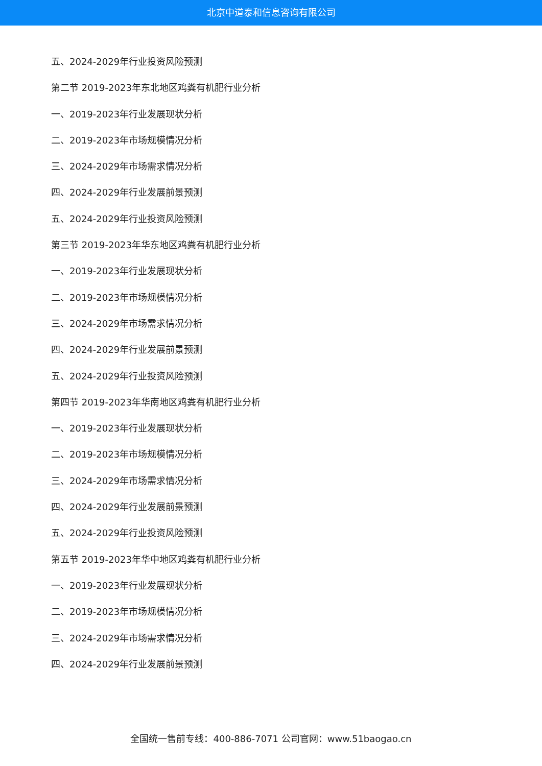北京中道泰和信息咨询有限公司
五、2024-2029年行业投资风险预测
第二节 2019-2023年东北地区鸡粪有机肥行业分析
一、2019-2023年行业发展现状分析
二、2019-2023年市场规模情况分析
三、2024-2029年市场需求情况分析
四、2024-2029年行业发展前景预测
五、2024-2029年行业投资风险预测
第三节 2019-2023年华东地区鸡粪有机肥行业分析
一、2019-2023年行业发展现状分析
二、2019-2023年市场规模情况分析
三、2024-2029年市场需求情况分析
四、2024-2029年行业发展前景预测
五、2024-2029年行业投资风险预测
第四节 2019-2023年华南地区鸡粪有机肥行业分析
一、2019-2023年行业发展现状分析
二、2019-2023年市场规模情况分析
三、2024-2029年市场需求情况分析
四、2024-2029年行业发展前景预测
五、2024-2029年行业投资风险预测
第五节 2019-2023年华中地区鸡粪有机肥行业分析
一、2019-2023年行业发展现状分析
二、2019-2023年市场规模情况分析
三、2024-2029年市场需求情况分析
四、2024-2029年行业发展前景预测
全国统一售前专线：400-886-7071 公司官网：www.51baogao.cn